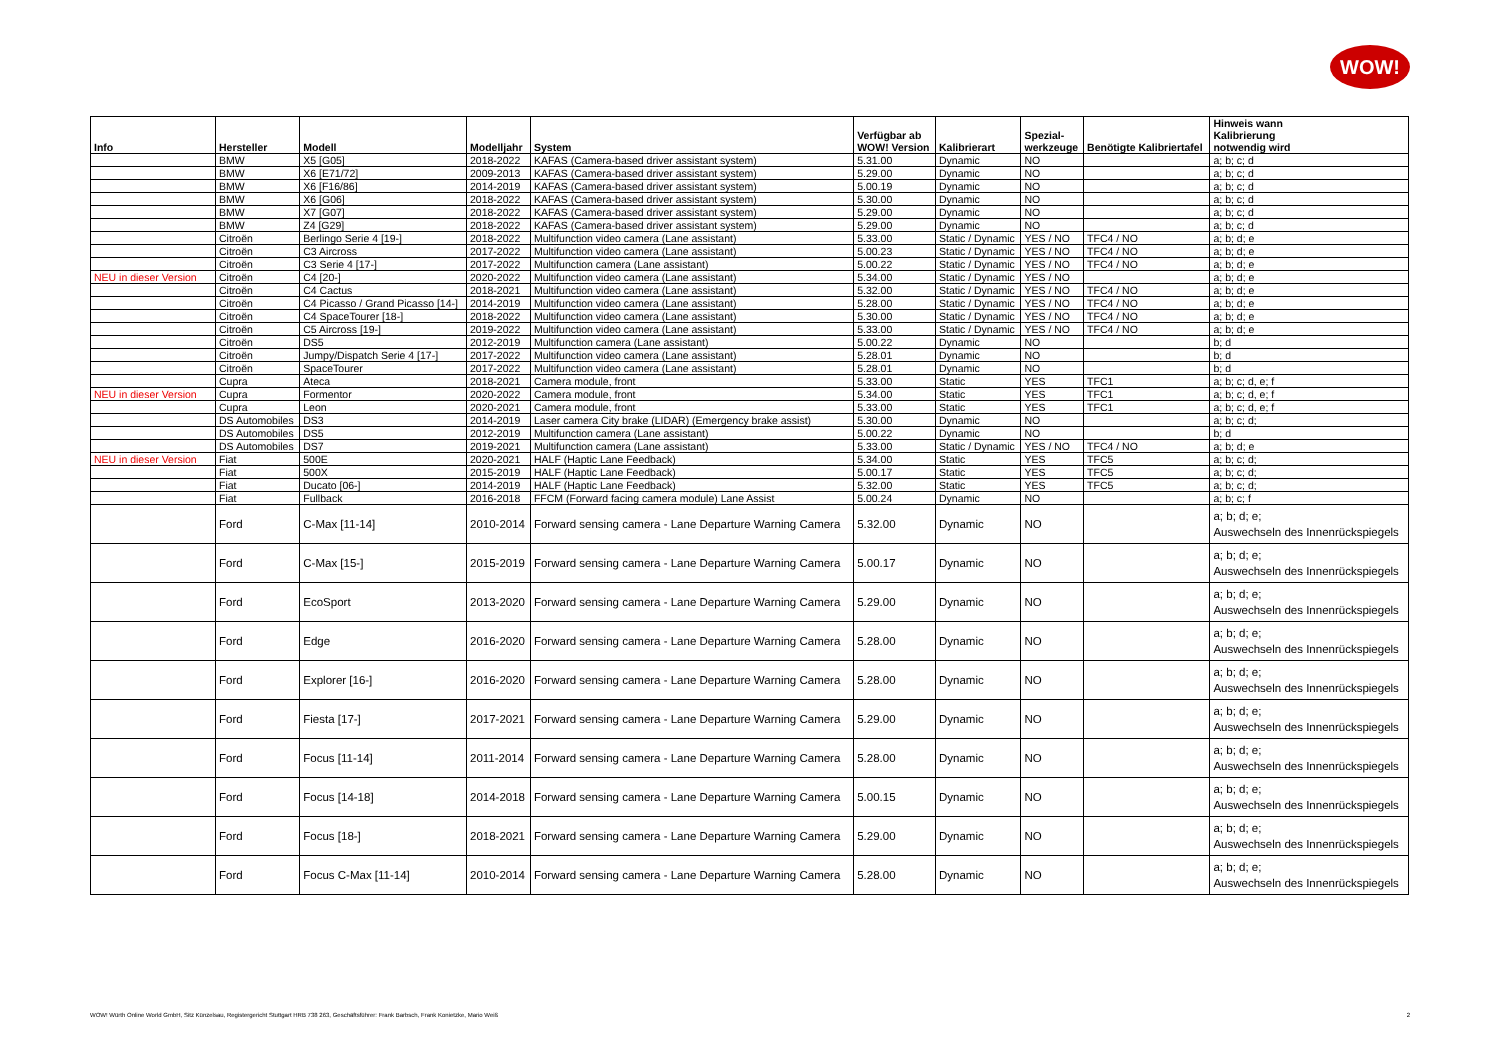WOW!
| Info | Hersteller | Modell | Modelljahr | System | Verfügbar ab WOW! Version | Kalibrierart | Spezial- werkzeuge | Benötigte Kalibriertafel | Hinweis wann Kalibrierung notwendig wird |
| --- | --- | --- | --- | --- | --- | --- | --- | --- | --- |
| | BMW | X5 [G05] | 2018-2022 | KAFAS (Camera-based driver assistant system) | 5.31.00 | Dynamic | NO | | a; b; c; d |
| | BMW | X6 [E71/72] | 2009-2013 | KAFAS (Camera-based driver assistant system) | 5.29.00 | Dynamic | NO | | a; b; c; d |
| | BMW | X6 [F16/86] | 2014-2019 | KAFAS (Camera-based driver assistant system) | 5.00.19 | Dynamic | NO | | a; b; c; d |
| | BMW | X6 [G06] | 2018-2022 | KAFAS (Camera-based driver assistant system) | 5.30.00 | Dynamic | NO | | a; b; c; d |
| | BMW | X7 [G07] | 2018-2022 | KAFAS (Camera-based driver assistant system) | 5.29.00 | Dynamic | NO | | a; b; c; d |
| | BMW | Z4 [G29] | 2018-2022 | KAFAS (Camera-based driver assistant system) | 5.29.00 | Dynamic | NO | | a; b; c; d |
| | Citroën | Berlingo Serie 4 [19-] | 2018-2022 | Multifunction video camera (Lane assistant) | 5.33.00 | Static / Dynamic | YES / NO | TFC4 / NO | a; b; d; e |
| | Citroën | C3 Aircross | 2017-2022 | Multifunction video camera (Lane assistant) | 5.00.23 | Static / Dynamic | YES / NO | TFC4 / NO | a; b; d; e |
| | Citroën | C3 Serie 4 [17-] | 2017-2022 | Multifunction camera (Lane assistant) | 5.00.22 | Static / Dynamic | YES / NO | TFC4 / NO | a; b; d; e |
| NEU in dieser Version | Citroën | C4 [20-] | 2020-2022 | Multifunction video camera (Lane assistant) | 5.34.00 | Static / Dynamic | YES / NO | | a; b; d; e |
| | Citroën | C4 Cactus | 2018-2021 | Multifunction video camera (Lane assistant) | 5.32.00 | Static / Dynamic | YES / NO | TFC4 / NO | a; b; d; e |
| | Citroën | C4 Picasso / Grand Picasso [14-] | 2014-2019 | Multifunction video camera (Lane assistant) | 5.28.00 | Static / Dynamic | YES / NO | TFC4 / NO | a; b; d; e |
| | Citroën | C4 SpaceTourer [18-] | 2018-2022 | Multifunction video camera (Lane assistant) | 5.30.00 | Static / Dynamic | YES / NO | TFC4 / NO | a; b; d; e |
| | Citroën | C5 Aircross [19-] | 2019-2022 | Multifunction video camera (Lane assistant) | 5.33.00 | Static / Dynamic | YES / NO | TFC4 / NO | a; b; d; e |
| | Citroën | DS5 | 2012-2019 | Multifunction camera (Lane assistant) | 5.00.22 | Dynamic | NO | | b; d |
| | Citroën | Jumpy/Dispatch Serie 4 [17-] | 2017-2022 | Multifunction video camera (Lane assistant) | 5.28.01 | Dynamic | NO | | b; d |
| | Citroën | SpaceTourer | 2017-2022 | Multifunction video camera (Lane assistant) | 5.28.01 | Dynamic | NO | | b; d |
| | Cupra | Ateca | 2018-2021 | Camera module, front | 5.33.00 | Static | YES | TFC1 | a; b; c; d, e; f |
| NEU in dieser Version | Cupra | Formentor | 2020-2022 | Camera module, front | 5.34.00 | Static | YES | TFC1 | a; b; c; d, e; f |
| | Cupra | Leon | 2020-2021 | Camera module, front | 5.33.00 | Static | YES | TFC1 | a; b; c; d, e; f |
| | DS Automobiles | DS3 | 2014-2019 | Laser camera City brake (LIDAR) (Emergency brake assist) | 5.30.00 | Dynamic | NO | | a; b; c; d; |
| | DS Automobiles | DS5 | 2012-2019 | Multifunction camera (Lane assistant) | 5.00.22 | Dynamic | NO | | b; d |
| | DS Automobiles | DS7 | 2019-2021 | Multifunction camera (Lane assistant) | 5.33.00 | Static / Dynamic | YES / NO | TFC4 / NO | a; b; d; e |
| NEU in dieser Version | Fiat | 500E | 2020-2021 | HALF (Haptic Lane Feedback) | 5.34.00 | Static | YES | TFC5 | a; b; c; d; |
| | Fiat | 500X | 2015-2019 | HALF (Haptic Lane Feedback) | 5.00.17 | Static | YES | TFC5 | a; b; c; d; |
| | Fiat | Ducato [06-] | 2014-2019 | HALF (Haptic Lane Feedback) | 5.32.00 | Static | YES | TFC5 | a; b; c; d; |
| | Fiat | Fullback | 2016-2018 | FFCM (Forward facing camera module) Lane Assist | 5.00.24 | Dynamic | NO | | a; b; c; f |
| | Ford | C-Max [11-14] | 2010-2014 | Forward sensing camera - Lane Departure Warning Camera | 5.32.00 | Dynamic | NO | | a; b; d; e; Auswechseln des Innenrückspiegels |
| | Ford | C-Max [15-] | 2015-2019 | Forward sensing camera - Lane Departure Warning Camera | 5.00.17 | Dynamic | NO | | a; b; d; e; Auswechseln des Innenrückspiegels |
| | Ford | EcoSport | 2013-2020 | Forward sensing camera - Lane Departure Warning Camera | 5.29.00 | Dynamic | NO | | a; b; d; e; Auswechseln des Innenrückspiegels |
| | Ford | Edge | 2016-2020 | Forward sensing camera - Lane Departure Warning Camera | 5.28.00 | Dynamic | NO | | a; b; d; e; Auswechseln des Innenrückspiegels |
| | Ford | Explorer [16-] | 2016-2020 | Forward sensing camera - Lane Departure Warning Camera | 5.28.00 | Dynamic | NO | | a; b; d; e; Auswechseln des Innenrückspiegels |
| | Ford | Fiesta [17-] | 2017-2021 | Forward sensing camera - Lane Departure Warning Camera | 5.29.00 | Dynamic | NO | | a; b; d; e; Auswechseln des Innenrückspiegels |
| | Ford | Focus [11-14] | 2011-2014 | Forward sensing camera - Lane Departure Warning Camera | 5.28.00 | Dynamic | NO | | a; b; d; e; Auswechseln des Innenrückspiegels |
| | Ford | Focus [14-18] | 2014-2018 | Forward sensing camera - Lane Departure Warning Camera | 5.00.15 | Dynamic | NO | | a; b; d; e; Auswechseln des Innenrückspiegels |
| | Ford | Focus [18-] | 2018-2021 | Forward sensing camera - Lane Departure Warning Camera | 5.29.00 | Dynamic | NO | | a; b; d; e; Auswechseln des Innenrückspiegels |
| | Ford | Focus C-Max [11-14] | 2010-2014 | Forward sensing camera - Lane Departure Warning Camera | 5.28.00 | Dynamic | NO | | a; b; d; e; Auswechseln des Innenrückspiegels |
WOW! Würth Online World GmbH, Sitz Künzelsau, Registergericht Stuttgart HRB 738 263, Geschäftsführer: Frank Barbsch, Frank Konietzke, Mario Weiß 2